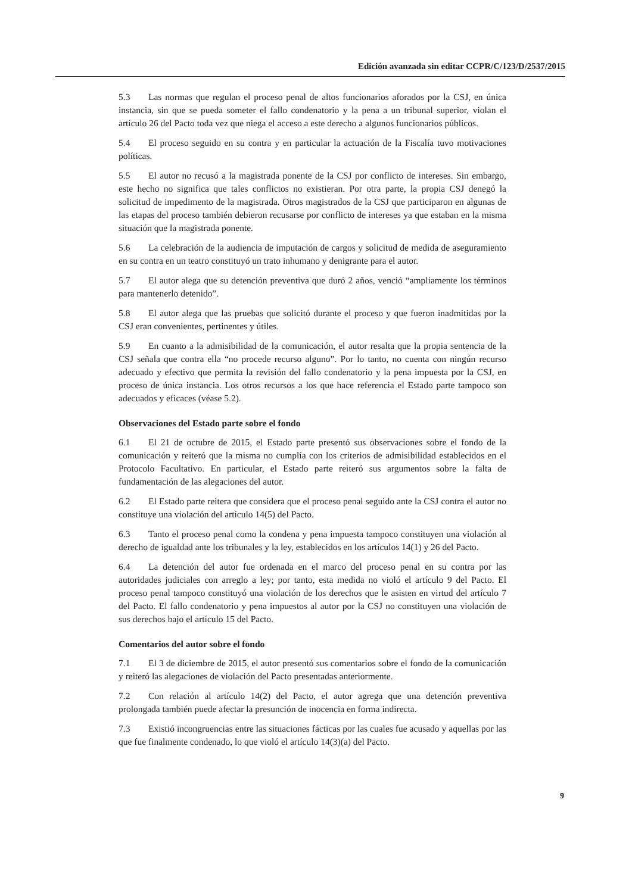Edición avanzada sin editar CCPR/C/123/D/2537/2015
5.3 Las normas que regulan el proceso penal de altos funcionarios aforados por la CSJ, en única instancia, sin que se pueda someter el fallo condenatorio y la pena a un tribunal superior, violan el artículo 26 del Pacto toda vez que niega el acceso a este derecho a algunos funcionarios públicos.
5.4 El proceso seguido en su contra y en particular la actuación de la Fiscalía tuvo motivaciones políticas.
5.5 El autor no recusó a la magistrada ponente de la CSJ por conflicto de intereses. Sin embargo, este hecho no significa que tales conflictos no existieran. Por otra parte, la propia CSJ denegó la solicitud de impedimento de la magistrada. Otros magistrados de la CSJ que participaron en algunas de las etapas del proceso también debieron recusarse por conflicto de intereses ya que estaban en la misma situación que la magistrada ponente.
5.6 La celebración de la audiencia de imputación de cargos y solicitud de medida de aseguramiento en su contra en un teatro constituyó un trato inhumano y denigrante para el autor.
5.7 El autor alega que su detención preventiva que duró 2 años, venció “ampliamente los términos para mantenerlo detenido”.
5.8 El autor alega que las pruebas que solicitó durante el proceso y que fueron inadmitidas por la CSJ eran convenientes, pertinentes y útiles.
5.9 En cuanto a la admisibilidad de la comunicación, el autor resalta que la propia sentencia de la CSJ señala que contra ella “no procede recurso alguno”. Por lo tanto, no cuenta con ningún recurso adecuado y efectivo que permita la revisión del fallo condenatorio y la pena impuesta por la CSJ, en proceso de única instancia. Los otros recursos a los que hace referencia el Estado parte tampoco son adecuados y eficaces (véase 5.2).
Observaciones del Estado parte sobre el fondo
6.1 El 21 de octubre de 2015, el Estado parte presentó sus observaciones sobre el fondo de la comunicación y reiteró que la misma no cumplía con los criterios de admisibilidad establecidos en el Protocolo Facultativo. En particular, el Estado parte reiteró sus argumentos sobre la falta de fundamentación de las alegaciones del autor.
6.2 El Estado parte reitera que considera que el proceso penal seguido ante la CSJ contra el autor no constituye una violación del artículo 14(5) del Pacto.
6.3 Tanto el proceso penal como la condena y pena impuesta tampoco constituyen una violación al derecho de igualdad ante los tribunales y la ley, establecidos en los artículos 14(1) y 26 del Pacto.
6.4 La detención del autor fue ordenada en el marco del proceso penal en su contra por las autoridades judiciales con arreglo a ley; por tanto, esta medida no violó el artículo 9 del Pacto. El proceso penal tampoco constituyó una violación de los derechos que le asisten en virtud del artículo 7 del Pacto. El fallo condenatorio y pena impuestos al autor por la CSJ no constituyen una violación de sus derechos bajo el artículo 15 del Pacto.
Comentarios del autor sobre el fondo
7.1 El 3 de diciembre de 2015, el autor presentó sus comentarios sobre el fondo de la comunicación y reiteró las alegaciones de violación del Pacto presentadas anteriormente.
7.2 Con relación al artículo 14(2) del Pacto, el autor agrega que una detención preventiva prolongada también puede afectar la presunción de inocencia en forma indirecta.
7.3 Existió incongruencias entre las situaciones fácticas por las cuales fue acusado y aquellas por las que fue finalmente condenado, lo que violó el artículo 14(3)(a) del Pacto.
9